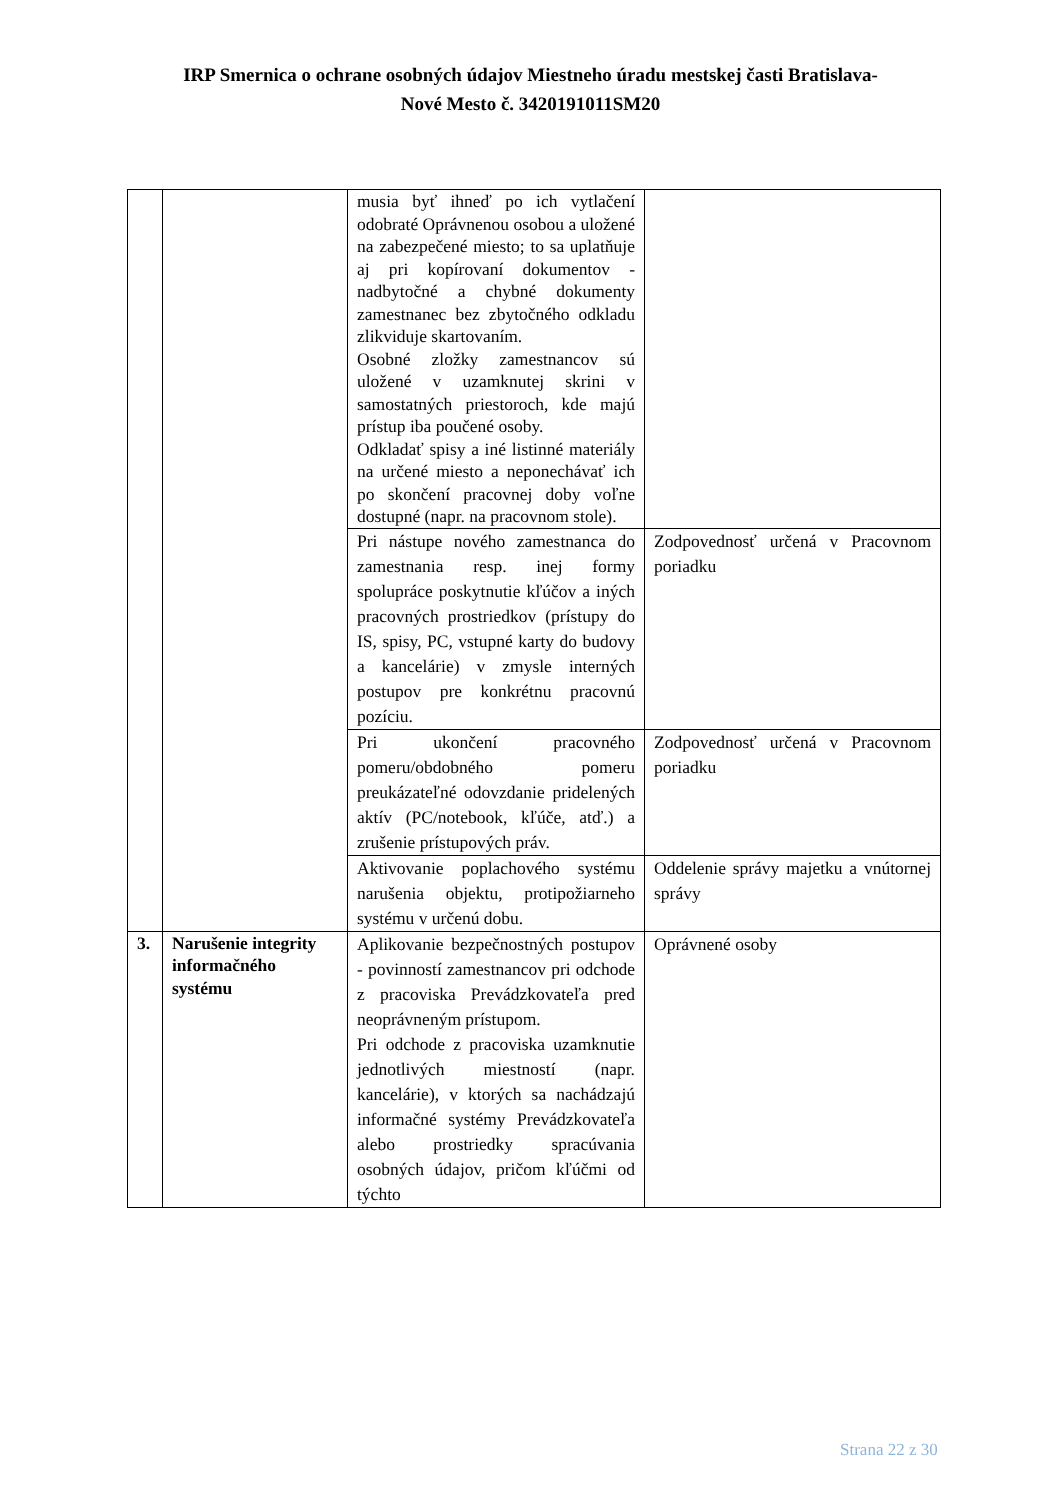IRP Smernica o ochrane osobných údajov Miestneho úradu mestskej časti Bratislava-
Nové Mesto č. 3420191011SM20
| | | musia byť ihneď po ich vytlačení odobraté Oprávnenou osobou a uložené na zabezpečené miesto; to sa uplatňuje aj pri kopírovaní dokumentov - nadbytočné a chybné dokumenty zamestnanec bez zbytočného odkladu zlikviduje skartovaním. Osobné zložky zamestnancov sú uložené v uzamknutej skrini v samostatných priestoroch, kde majú prístup iba poučené osoby. Odkladať spisy a iné listinné materiály na určené miesto a neponechávať ich po skončení pracovnej doby voľne dostupné (napr. na pracovnom stole). | |
| | | Pri nástupe nového zamestnanca do zamestnania resp. inej formy spolupráce poskytnutie kľúčov a iných pracovných prostriedkov (prístupy do IS, spisy, PC, vstupné karty do budovy a kancelárie) v zmysle interných postupov pre konkrétnu pracovnú pozíciu. | Zodpovednosť určená v Pracovnom poriadku |
| | | Pri ukončení pracovného pomeru/obdobného pomeru preukázateľné odovzdanie pridelených aktív (PC/notebook, kľúče, atď.) a zrušenie prístupových práv. | Zodpovednosť určená v Pracovnom poriadku |
| | | Aktivovanie poplachového systému narušenia objektu, protipožiarneho systému v určenú dobu. | Oddelenie správy majetku a vnútornej správy |
| 3. | Narušenie integrity informačného systému | Aplikovanie bezpečnostných postupov - povinností zamestnancov pri odchode z pracoviska Prevádzkovateľa pred neoprávneným prístupom. Pri odchode z pracoviska uzamknutie jednotlivých miestností (napr. kancelárie), v ktorých sa nachádzajú informačné systémy Prevádzkovateľa alebo prostriedky spracúvania osobných údajov, pričom kľúčmi od týchto | Oprávnené osoby |
Strana 22 z 30